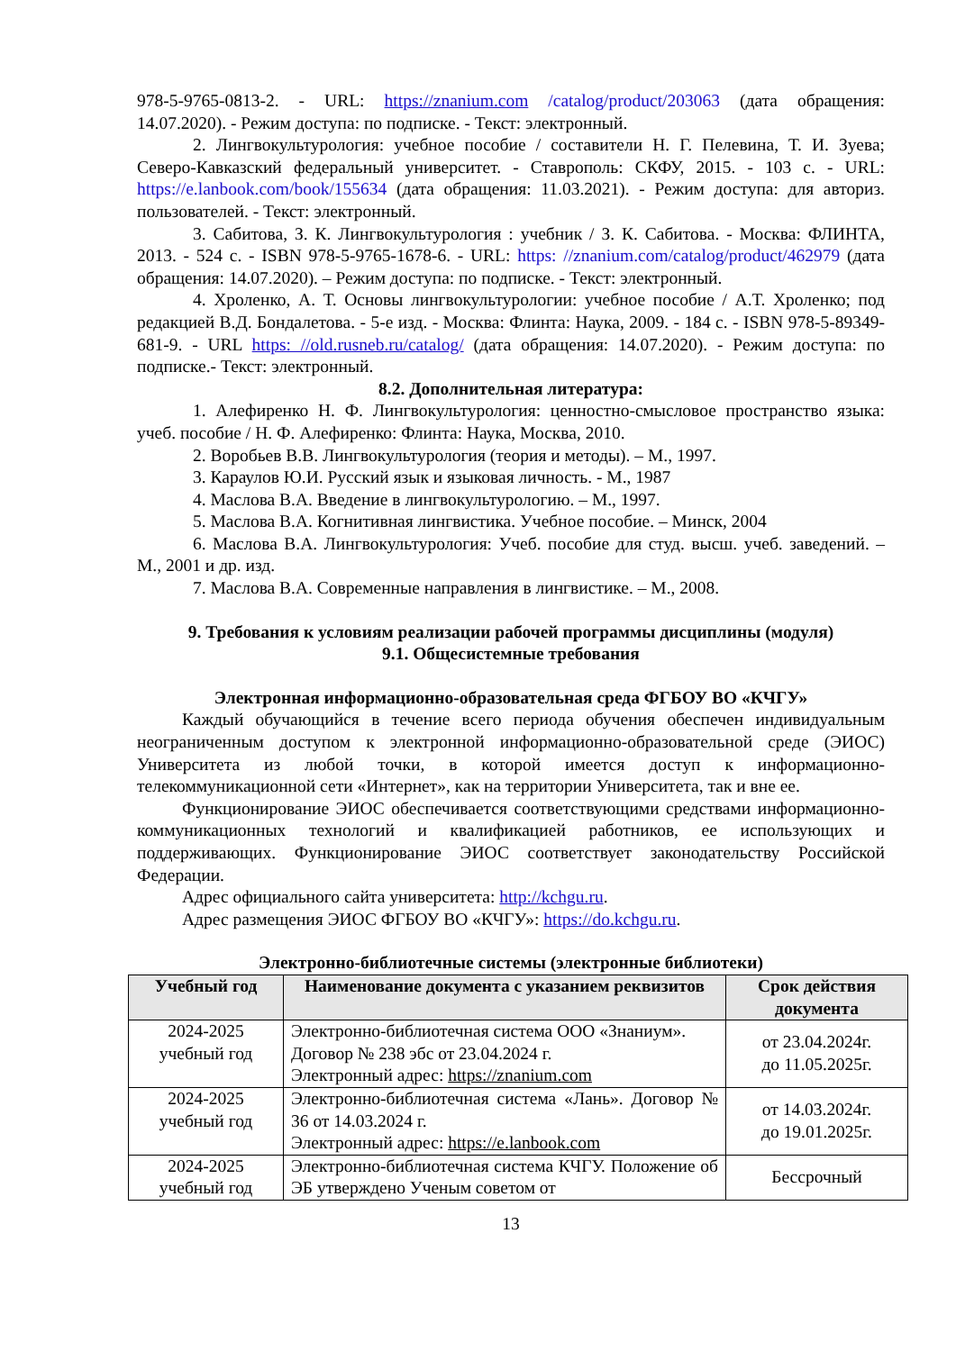978-5-9765-0813-2. - URL: https://znanium.com /catalog/product/203063 (дата обращения: 14.07.2020). - Режим доступа: по подписке. - Текст: электронный.
2. Лингвокультурология: учебное пособие / составители Н. Г. Пелевина, Т. И. Зуева; Северо-Кавказский федеральный университет. - Ставрополь: СКФУ, 2015. - 103 с. - URL: https://e.lanbook.com/book/155634 (дата обращения: 11.03.2021). - Режим доступа: для авториз. пользователей. - Текст: электронный.
3. Сабитова, З. К. Лингвокультурология : учебник / З. К. Сабитова. - Москва: ФЛИНТА, 2013. - 524 с. - ISBN 978-5-9765-1678-6. - URL: https: //znanium.com/catalog/product/462979 (дата обращения: 14.07.2020). – Режим доступа: по подписке. - Текст: электронный.
4. Хроленко, А. Т. Основы лингвокультурологии: учебное пособие / А.Т. Хроленко; под редакцией В.Д. Бондалетова. - 5-е изд. - Москва: Флинта: Наука, 2009. - 184 с. - ISBN 978-5-89349-681-9. - URL https: //old.rusneb.ru/catalog/ (дата обращения: 14.07.2020). - Режим доступа: по подписке.- Текст: электронный.
8.2. Дополнительная литература:
1. Алефиренко Н. Ф. Лингвокультурология: ценностно-смысловое пространство языка: учеб. пособие / Н. Ф. Алефиренко: Флинта: Наука, Москва, 2010.
2. Воробьев В.В. Лингвокультурология (теория и методы). – М., 1997.
3. Караулов Ю.И. Русский язык и языковая личность. - М., 1987
4. Маслова В.А. Введение в лингвокультурологию. – М., 1997.
5. Маслова В.А. Когнитивная лингвистика. Учебное пособие. – Минск, 2004
6. Маслова В.А. Лингвокультурология: Учеб. пособие для студ. высш. учеб. заведений. – М., 2001 и др. изд.
7. Маслова В.А. Современные направления в лингвистике. – М., 2008.
9. Требования к условиям реализации рабочей программы дисциплины (модуля)
9.1. Общесистемные требования
Электронная информационно-образовательная среда ФГБОУ ВО «КЧГУ»
Каждый обучающийся в течение всего периода обучения обеспечен индивидуальным неограниченным доступом к электронной информационно-образовательной среде (ЭИОС) Университета из любой точки, в которой имеется доступ к информационно-телекоммуникационной сети «Интернет», как на территории Университета, так и вне ее.
Функционирование ЭИОС обеспечивается соответствующими средствами информационно-коммуникационных технологий и квалификацией работников, ее использующих и поддерживающих. Функционирование ЭИОС соответствует законодательству Российской Федерации.
Адрес официального сайта университета: http://kchgu.ru.
Адрес размещения ЭИОС ФГБОУ ВО «КЧГУ»: https://do.kchgu.ru.
Электронно-библиотечные системы (электронные библиотеки)
| Учебный год | Наименование документа с указанием реквизитов | Срок действия документа |
| --- | --- | --- |
| 2024-2025 учебный год | Электронно-библиотечная система ООО «Знаниум». Договор № 238 эбс от 23.04.2024 г. Электронный адрес: https://znanium.com | от 23.04.2024г. до 11.05.2025г. |
| 2024-2025 учебный год | Электронно-библиотечная система «Лань». Договор № 36 от 14.03.2024 г. Электронный адрес: https://e.lanbook.com | от 14.03.2024г. до 19.01.2025г. |
| 2024-2025 учебный год | Электронно-библиотечная система КЧГУ. Положение об ЭБ утверждено Ученым советом от | Бессрочный |
13